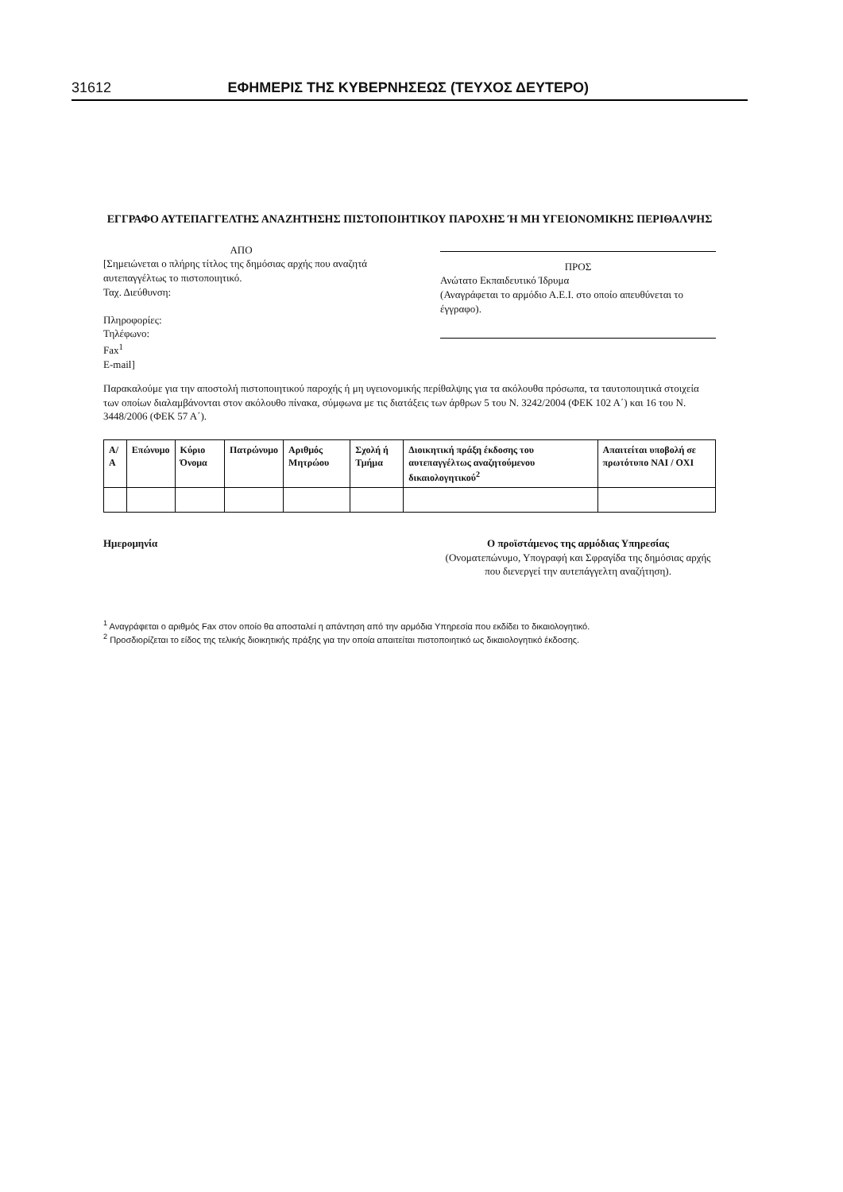31612 ΕΦΗΜΕΡΙΣ ΤΗΣ ΚΥΒΕΡΝΗΣΕΩΣ (ΤΕΥΧΟΣ ΔΕΥΤΕΡΟ)
ΕΓΓΡΑΦΟ ΑΥΤΕΠΑΓΓΕΛΤΗΣ ΑΝΑΖΗΤΗΣΗΣ ΠΙΣΤΟΠΟΙΗΤΙΚΟΥ ΠΑΡΟΧΗΣ Ή ΜΗ ΥΓΕΙΟΝΟΜΙΚΗΣ ΠΕΡΙΘΑΛΨΗΣ
ΑΠΟ
[Σημειώνεται ο πλήρης τίτλος της δημόσιας αρχής που αναζητά αυτεπαγγέλτως το πιστοποιητικό.
Ταχ. Διεύθυνση:
Πληροφορίες:
Τηλέφωνο:
Fax<sup>1</sup>
E-mail]
ΠΡΟΣ
Ανώτατο Εκπαιδευτικό Ίδρυμα
(Αναγράφεται το αρμόδιο Α.Ε.Ι. στο οποίο απευθύνεται το έγγραφο).
Παρακαλούμε για την αποστολή πιστοποιητικού παροχής ή μη υγειονομικής περίθαλψης για τα ακόλουθα πρόσωπα, τα ταυτοποιητικά στοιχεία των οποίων διαλαμβάνονται στον ακόλουθο πίνακα, σύμφωνα με τις διατάξεις των άρθρων 5 του Ν. 3242/2004 (ΦΕΚ 102 Α΄) και 16 του Ν. 3448/2006 (ΦΕΚ 57 Α΄).
| Α/Α | Επώνυμο | Κύριο Όνομα | Πατρώνυμο | Αριθμός Μητρώου | Σχολή ή Τμήμα | Διοικητική πράξη έκδοσης του αυτεπαγγέλτως αναζητούμενου δικαιολογητικού<sup>2</sup> | Απαιτείται υποβολή σε πρωτότυπο ΝΑΙ / ΟΧΙ |
| --- | --- | --- | --- | --- | --- | --- | --- |
Ημερομηνία Ο προϊστάμενος της αρμόδιας Υπηρεσίας
(Ονοματεπώνυμο, Υπογραφή και Σφραγίδα της δημόσιας αρχής που διενεργεί την αυτεπάγγελτη αναζήτηση).
<sup>1</sup> Αναγράφεται ο αριθμός Fax στον οποίο θα αποσταλεί η απάντηση από την αρμόδια Υπηρεσία που εκδίδει το δικαιολογητικό.
<sup>2</sup> Προσδιορίζεται το είδος της τελικής διοικητικής πράξης για την οποία απαιτείται πιστοποιητικό ως δικαιολογητικό έκδοσης.